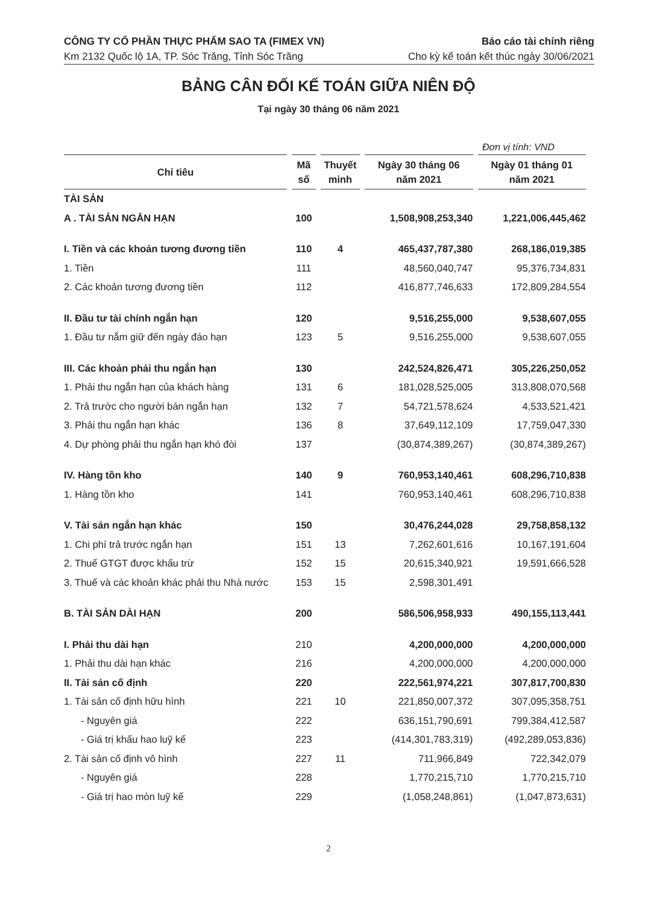CÔNG TY CỔ PHẦN THỰC PHẨM SAO TA (FIMEX VN) Báo cáo tài chính riêng
Km 2132 Quốc lộ 1A, TP. Sóc Trăng, Tỉnh Sóc Trăng Cho kỳ kế toán kết thúc ngày 30/06/2021
BẢNG CÂN ĐỐI KẾ TOÁN GIỮA NIÊN ĐỘ
Tại ngày 30 tháng 06 năm 2021
Đơn vị tính: VND
| Chỉ tiêu | Mã số | Thuyết minh | Ngày 30 tháng 06 năm 2021 | Ngày 01 tháng 01 năm 2021 |
| --- | --- | --- | --- | --- |
| TÀI SẢN | | | | |
| A . TÀI SẢN NGẮN HẠN | 100 | | 1,508,908,253,340 | 1,221,006,445,462 |
| I. Tiền và các khoản tương đương tiền | 110 | 4 | 465,437,787,380 | 268,186,019,385 |
| 1. Tiền | 111 | | 48,560,040,747 | 95,376,734,831 |
| 2. Các khoản tương đương tiền | 112 | | 416,877,746,633 | 172,809,284,554 |
| II. Đầu tư tài chính ngắn hạn | 120 | | 9,516,255,000 | 9,538,607,055 |
| 1. Đầu tư nắm giữ đến ngày đáo hạn | 123 | 5 | 9,516,255,000 | 9,538,607,055 |
| III. Các khoản phải thu ngắn hạn | 130 | | 242,524,826,471 | 305,226,250,052 |
| 1. Phải thu ngắn hạn của khách hàng | 131 | 6 | 181,028,525,005 | 313,808,070,568 |
| 2. Trả trước cho người bán ngắn hạn | 132 | 7 | 54,721,578,624 | 4,533,521,421 |
| 3. Phải thu ngắn hạn khác | 136 | 8 | 37,649,112,109 | 17,759,047,330 |
| 4. Dự phòng phải thu ngắn hạn khó đòi | 137 | | (30,874,389,267) | (30,874,389,267) |
| IV. Hàng tồn kho | 140 | 9 | 760,953,140,461 | 608,296,710,838 |
| 1. Hàng tồn kho | 141 | | 760,953,140,461 | 608,296,710,838 |
| V. Tài sản ngắn hạn khác | 150 | | 30,476,244,028 | 29,758,858,132 |
| 1. Chi phí trả trước ngắn hạn | 151 | 13 | 7,262,601,616 | 10,167,191,604 |
| 2. Thuế GTGT được khấu trừ | 152 | 15 | 20,615,340,921 | 19,591,666,528 |
| 3. Thuế và các khoản khác phải thu Nhà nước | 153 | 15 | 2,598,301,491 | |
| B. TÀI SẢN DÀI HẠN | 200 | | 586,506,958,933 | 490,155,113,441 |
| I. Phải thu dài hạn | 210 | | 4,200,000,000 | 4,200,000,000 |
| 1. Phải thu dài hạn khác | 216 | | 4,200,000,000 | 4,200,000,000 |
| II. Tài sản cố định | 220 | | 222,561,974,221 | 307,817,700,830 |
| 1. Tài sản cố định hữu hình | 221 | 10 | 221,850,007,372 | 307,095,358,751 |
| - Nguyên giá | 222 | | 636,151,790,691 | 799,384,412,587 |
| - Giá trị khấu hao luỹ kế | 223 | | (414,301,783,319) | (492,289,053,836) |
| 2. Tài sản cố định vô hình | 227 | 11 | 711,966,849 | 722,342,079 |
| - Nguyên giá | 228 | | 1,770,215,710 | 1,770,215,710 |
| - Giá trị hao mòn luỹ kế | 229 | | (1,058,248,861) | (1,047,873,631) |
2